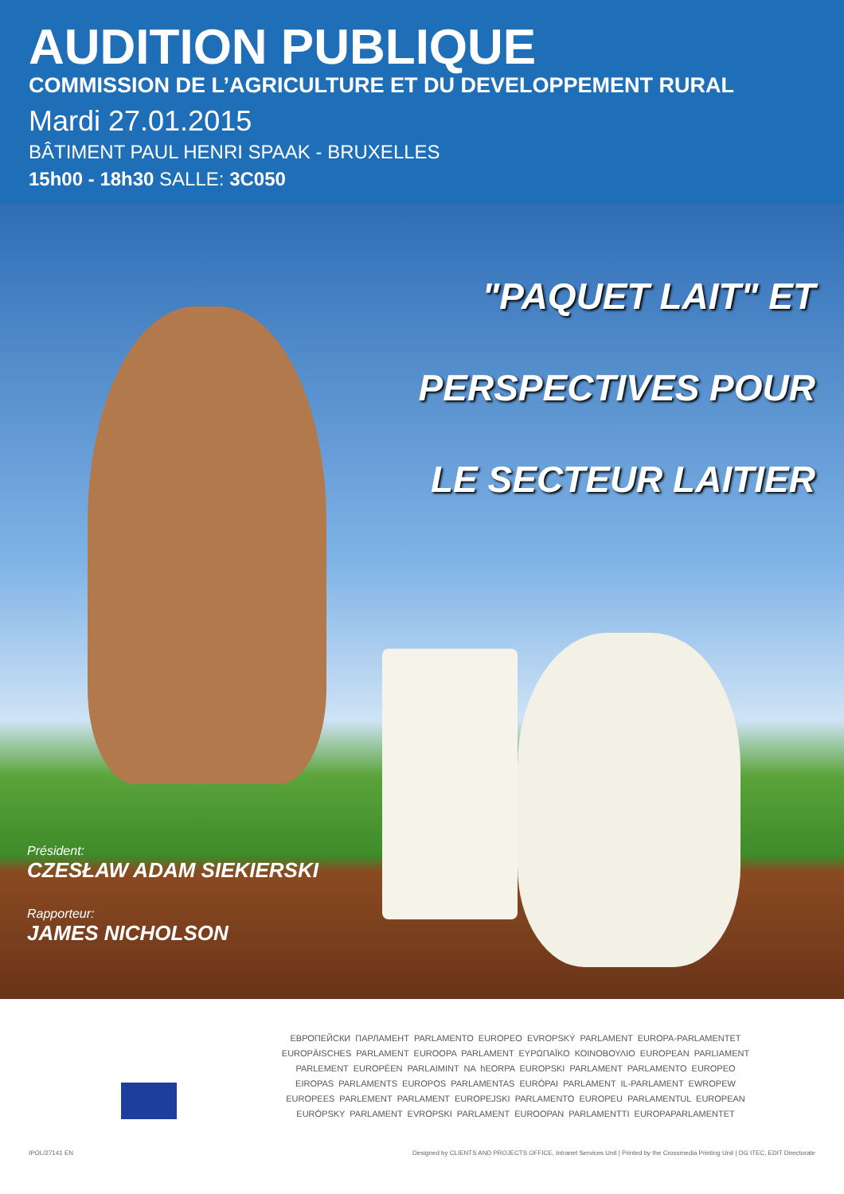AUDITION PUBLIQUE
COMMISSION DE L’AGRICULTURE ET DU DEVELOPPEMENT RURAL
Mardi 27.01.2015
BÂTIMENT PAUL HENRI SPAAK - BRUXELLES
15h00 - 18h30 SALLE: 3C050
"PAQUET LAIT" ET
PERSPECTIVES POUR
LE SECTEUR LAITIER
Président:
CZESŁAW ADAM SIEKIERSKI
Rapporteur:
JAMES NICHOLSON
ЕВРОПЕЙСКИ ПАРЛАМЕНТ PARLAMENTO EUROPEO EVROPSKÝ PARLAMENT EUROPA-PARLAMENTET
EUROPÄISCHES PARLAMENT EUROOPA PARLAMENT ΕΥΡΩΠΑΪΚΟ ΚΟΙΝΟΒΟΥΛΙΟ EUROPEAN PARLIAMENT
PARLEMENT EUROPÉEN PARLAIMINT NA hEORPA EUROPSKI PARLAMENT PARLAMENTO EUROPEO
EIROPAS PARLAMENTS EUROPOS PARLAMENTAS EURÓPAI PARLAMENT IL-PARLAMENT EWROPEW
EUROPEES PARLEMENT PARLAMENT EUROPEJSKI PARLAMENTO EUROPEU PARLAMENTUL EUROPEAN
EURÓPSKY PARLAMENT EVROPSKI PARLAMENT EUROOPAN PARLAMENTTI EUROPAPARLAMENTET
IPOL/27141 EN Designed by CLIENTS AND PROJECTS OFFICE, Intranet Services Unit | Printed by the Crossmedia Printing Unit | DG ITEC, EDIT Directorate